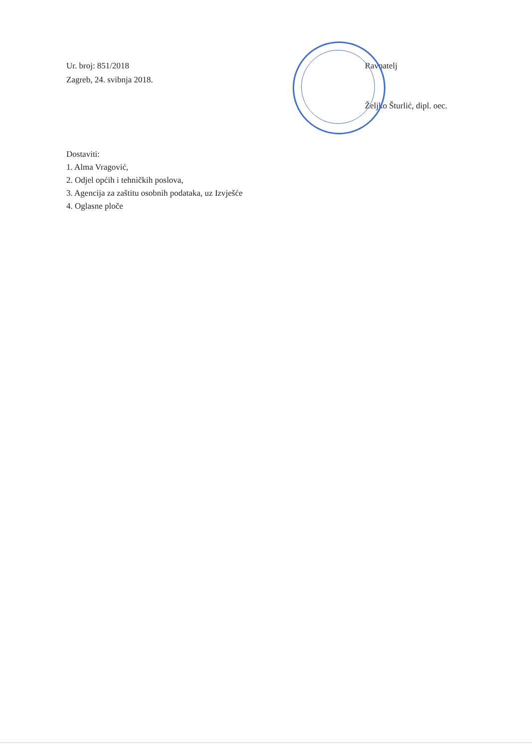Ur. broj: 851/2018
Zagreb, 24. svibnja 2018.
Ravnatelj
Željko Šturlić, dipl. oec.
Dostaviti:
1. Alma Vragović,
2. Odjel općih i tehničkih poslova,
3. Agencija za zaštitu osobnih podataka, uz Izvješće
4. Oglasne ploče